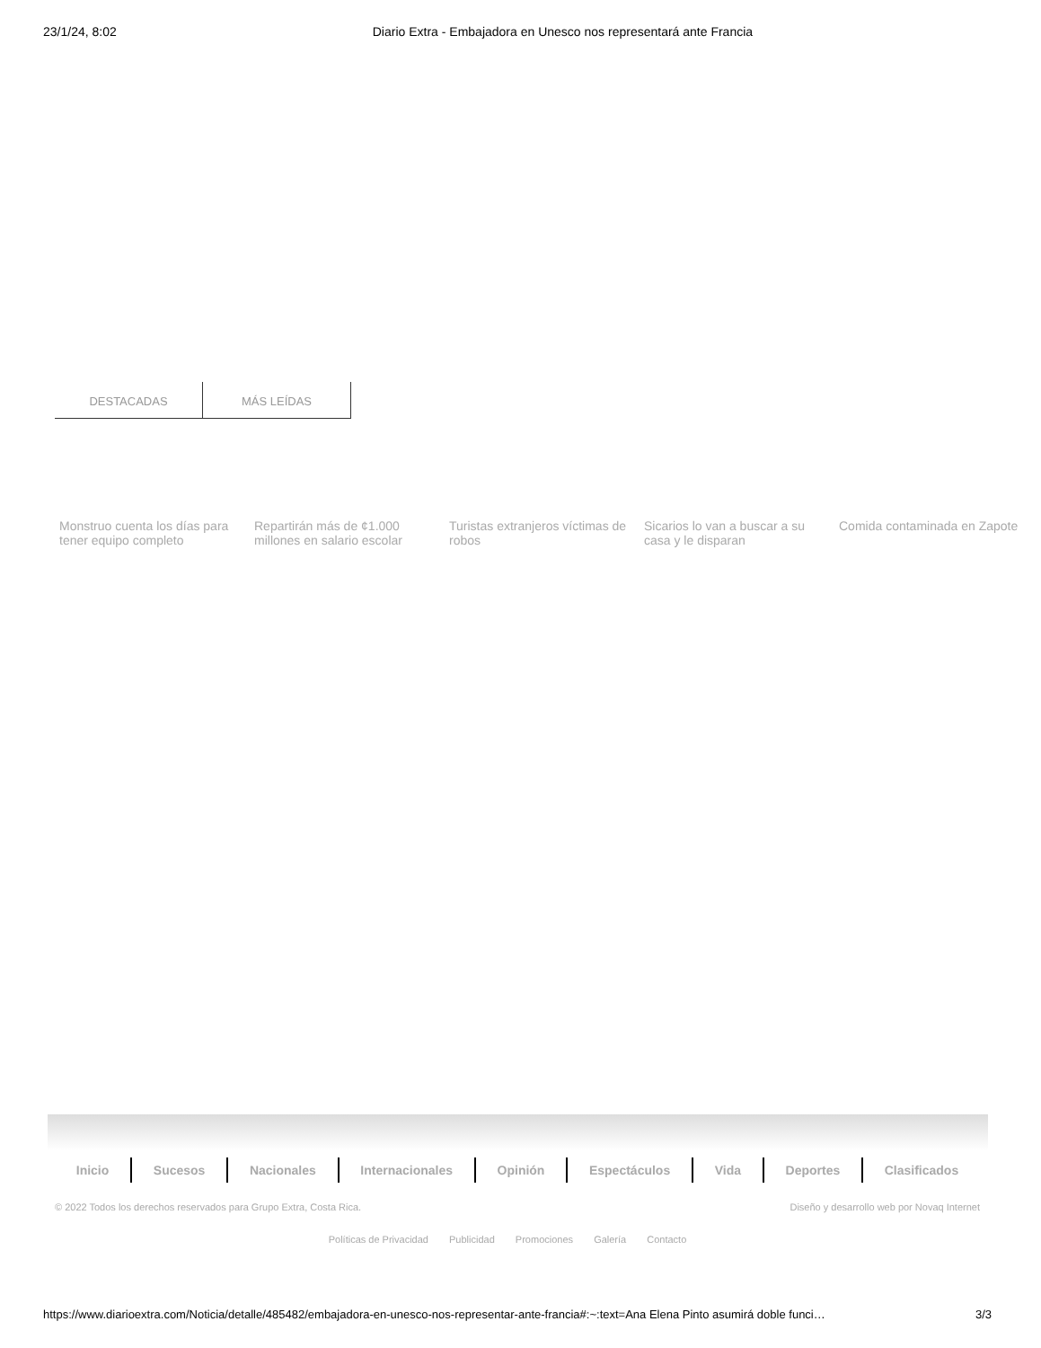23/1/24, 8:02 Diario Extra - Embajadora en Unesco nos representará ante Francia
DESTACADAS MÁS LEÍDAS
Monstruo cuenta los días para tener equipo completo
Repartirán más de ¢1.000 millones en salario escolar
Turistas extranjeros víctimas de robos
Sicarios lo van a buscar a su casa y le disparan
Comida contaminada en Zapote
Inicio Sucesos Nacionales Internacionales Opinión Espectáculos Vida Deportes Clasificados
© 2022 Todos los derechos reservados para Grupo Extra, Costa Rica. Diseño y desarrollo web por Novaq Internet
Políticas de Privacidad Publicidad Promociones Galería Contacto
https://www.diarioextra.com/Noticia/detalle/485482/embajadora-en-unesco-nos-representar-ante-francia#:~:text=Ana Elena Pinto asumirá doble funci… 3/3